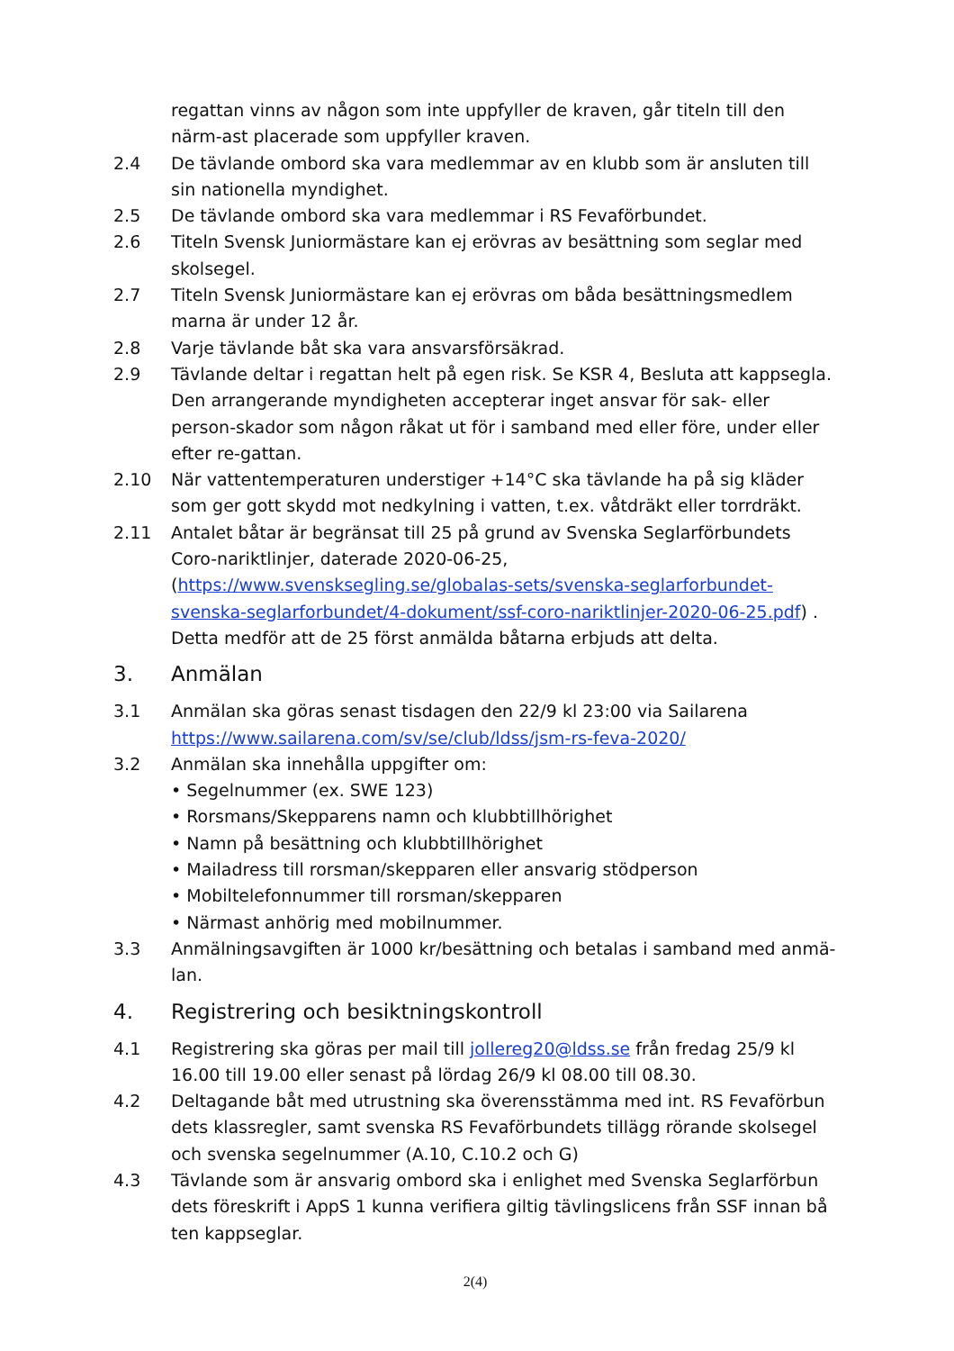regattan vinns av någon som inte uppfyller de kraven, går titeln till den närm-ast placerade som uppfyller kraven.
2.4 De tävlande ombord ska vara medlemmar av en klubb som är ansluten till sin nationella myndighet.
2.5 De tävlande ombord ska vara medlemmar i RS Fevaförbundet.
2.6 Titeln Svensk Juniormästare kan ej erövras av besättning som seglar med skolsegel.
2.7 Titeln Svensk Juniormästare kan ej erövras om båda besättningsmedlem marna är under 12 år.
2.8 Varje tävlande båt ska vara ansvarsförsäkrad.
2.9 Tävlande deltar i regattan helt på egen risk. Se KSR 4, Besluta att kappsegla. Den arrangerande myndigheten accepterar inget ansvar för sak- eller person-skador som någon råkat ut för i samband med eller före, under eller efter re-gattan.
2.10 När vattentemperaturen understiger +14°C ska tävlande ha på sig kläder som ger gott skydd mot nedkylning i vatten, t.ex. våtdräkt eller torrdräkt.
2.11 Antalet båtar är begränsat till 25 på grund av Svenska Seglarförbundets Coro-nariktlinjer, daterade 2020-06-25, (https://www.svensksegling.se/globalas-sets/svenska-seglarforbundet-svenska-seglarforbundet/4-dokument/ssf-coro-nariktlinjer-2020-06-25.pdf) .
Detta medför att de 25 först anmälda båtarna erbjuds att delta.
3. Anmälan
3.1 Anmälan ska göras senast tisdagen den 22/9 kl 23:00 via Sailarena
https://www.sailarena.com/sv/se/club/ldss/jsm-rs-feva-2020/
3.2 Anmälan ska innehålla uppgifter om:
• Segelnummer (ex. SWE 123)
• Rorsmans/Skepparens namn och klubbtillhörighet
• Namn på besättning och klubbtillhörighet
• Mailadress till rorsman/skepparen eller ansvarig stödperson
• Mobiltelefonnummer till rorsman/skepparen
• Närmast anhörig med mobilnummer.
3.3 Anmälningsavgiften är 1000 kr/besättning och betalas i samband med anmä-lan.
4. Registrering och besiktningskontroll
4.1 Registrering ska göras per mail till jollereg20@ldss.se från fredag 25/9 kl 16.00 till 19.00 eller senast på lördag 26/9 kl 08.00 till 08.30.
4.2 Deltagande båt med utrustning ska överensstämma med int. RS Fevaförbun dets klassregler, samt svenska RS Fevaförbundets tillägg rörande skolsegel och svenska segelnummer (A.10, C.10.2 och G)
4.3 Tävlande som är ansvarig ombord ska i enlighet med Svenska Seglarförbun dets föreskrift i AppS 1 kunna verifiera giltig tävlingslicens från SSF innan bå ten kappseglar.
2(4)